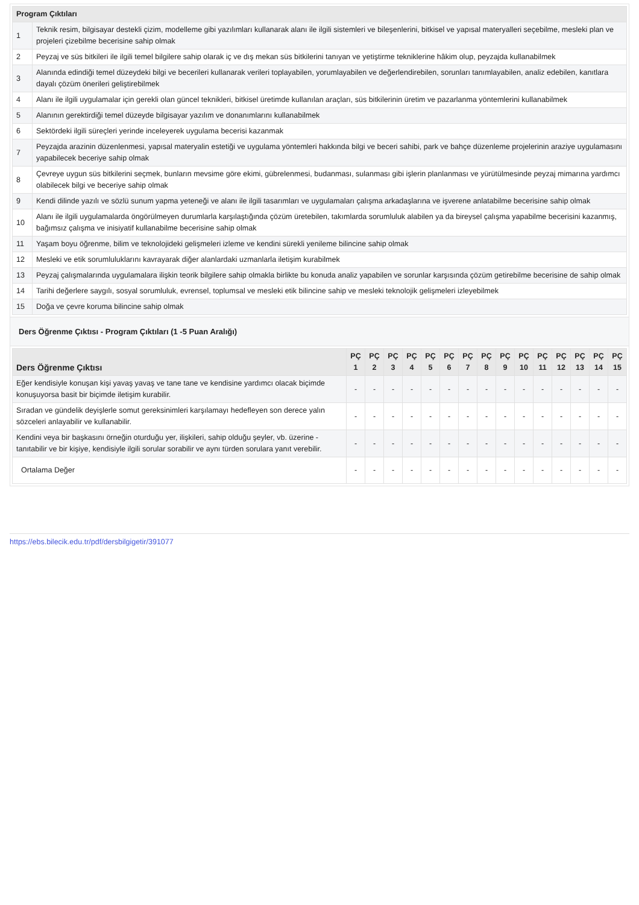| Program Çıktıları | |
| --- | --- |
| 1 | Teknik resim, bilgisayar destekli çizim, modelleme gibi yazılımları kullanarak alanı ile ilgili sistemleri ve bileşenlerini, bitkisel ve yapısal materyalleri seçebilme, mesleki plan ve projeleri çizebilme becerisine sahip olmak |
| 2 | Peyzaj ve süs bitkileri ile ilgili temel bilgilere sahip olarak iç ve dış mekan süs bitkilerini tanıyan ve yetiştirme tekniklerine hâkim olup, peyzajda kullanabilmek |
| 3 | Alanında edindiği temel düzeydeki bilgi ve becerileri kullanarak verileri toplayabilen, yorumlayabilen ve değerlendirebilen, sorunları tanımlayabilen, analiz edebilen, kanıtlara dayalı çözüm önerileri geliştirebilmek |
| 4 | Alanı ile ilgili uygulamalar için gerekli olan güncel teknikleri, bitkisel üretimde kullanılan araçları, süs bitkilerinin üretim ve pazarlanma yöntemlerini kullanabilmek |
| 5 | Alanının gerektirdiği temel düzeyde bilgisayar yazılım ve donanımlarını kullanabilmek |
| 6 | Sektördeki ilgili süreçleri yerinde inceleyerek uygulama becerisi kazanmak |
| 7 | Peyzajda arazinin düzenlenmesi, yapısal materyalin estetiği ve uygulama yöntemleri hakkında bilgi ve beceri sahibi, park ve bahçe düzenleme projelerinin araziye uygulamasını yapabilecek beceriye sahip olmak |
| 8 | Çevreye uygun süs bitkilerini seçmek, bunların mevsime göre ekimi, gübrelenmesi, budanması, sulanması gibi işlerin planlanması ve yürütülmesinde peyzaj mimarına yardımcı olabilecek bilgi ve beceriye sahip olmak |
| 9 | Kendi dilinde yazılı ve sözlü sunum yapma yeteneği ve alanı ile ilgili tasarımları ve uygulamaları çalışma arkadaşlarına ve işverene anlatabilme becerisine sahip olmak |
| 10 | Alanı ile ilgili uygulamalarda öngörülmeyen durumlarla karşılaştığında çözüm üretebilen, takımlarda sorumluluk alabilen ya da bireysel çalışma yapabilme becerisini kazanmış, bağımsız çalışma ve inisiyatif kullanabilme becerisine sahip olmak |
| 11 | Yaşam boyu öğrenme, bilim ve teknolojideki gelişmeleri izleme ve kendini sürekli yenileme bilincine sahip olmak |
| 12 | Mesleki ve etik sorumluluklarını kavrayarak diğer alanlardaki uzmanlarla iletişim kurabilmek |
| 13 | Peyzaj çalışmalarında uygulamalara ilişkin teorik bilgilere sahip olmakla birlikte bu konuda analiz yapabilen ve sorunlar karşısında çözüm getirebilme becerisine de sahip olmak |
| 14 | Tarihi değerlere saygılı, sosyal sorumluluk, evrensel, toplumsal ve mesleki etik bilincine sahip ve mesleki teknolojik gelişmeleri izleyebilmek |
| 15 | Doğa ve çevre koruma bilincine sahip olmak |
Ders Öğrenme Çıktısı - Program Çıktıları (1 -5 Puan Aralığı)
| Ders Öğrenme Çıktısı | PÇ 1 | PÇ 2 | PÇ 3 | PÇ 4 | PÇ 5 | PÇ 6 | PÇ 7 | PÇ 8 | PÇ 9 | PÇ 10 | PÇ 11 | PÇ 12 | PÇ 13 | PÇ 14 | PÇ 15 |
| --- | --- | --- | --- | --- | --- | --- | --- | --- | --- | --- | --- | --- | --- | --- | --- |
| Eğer kendisiyle konuşan kişi yavaş yavaş ve tane tane ve kendisine yardımcı olacak biçimde konuşuyorsa basit bir biçimde iletişim kurabilir. | - | - | - | - | - | - | - | - | - | - | - | - | - | - | - |
| Sıradan ve gündelik deyişlerle somut gereksinimleri karşılamayı hedefleyen son derece yalın sözceleri anlayabilir ve kullanabilir. | - | - | - | - | - | - | - | - | - | - | - | - | - | - | - |
| Kendini veya bir başkasını örneğin oturduğu yer, ilişkileri, sahip olduğu şeyler, vb. üzerine - tanıtabilir ve bir kişiye, kendisiyle ilgili sorular sorabilir ve aynı türden sorulara yanıt verebilir. | - | - | - | - | - | - | - | - | - | - | - | - | - | - | - |
| Ortalama Değer | - | - | - | - | - | - | - | - | - | - | - | - | - | - | - |
https://ebs.bilecik.edu.tr/pdf/dersbilgigetir/391077